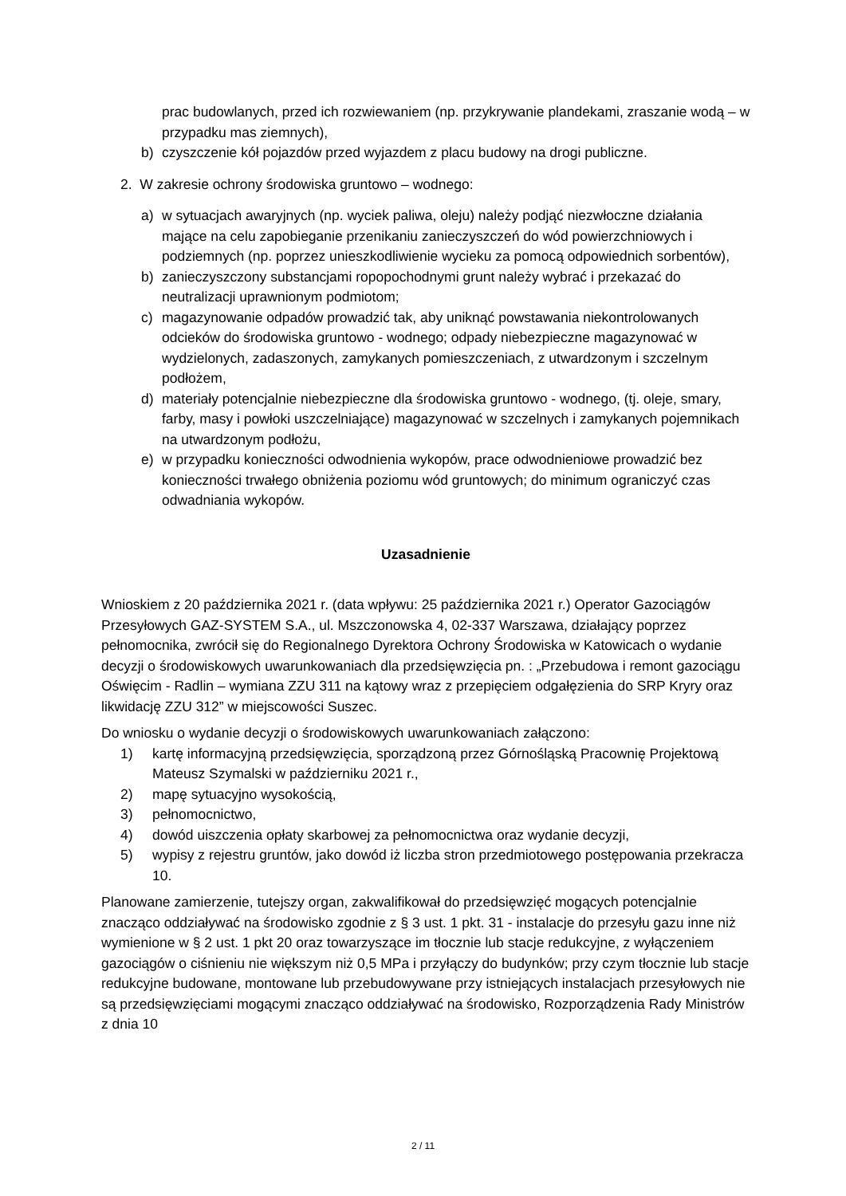prac budowlanych, przed ich rozwiewaniem (np. przykrywanie plandekami, zraszanie wodą – w przypadku mas ziemnych),
b) czyszczenie kół pojazdów przed wyjazdem z placu budowy na drogi publiczne.
2. W zakresie ochrony środowiska gruntowo – wodnego:
a) w sytuacjach awaryjnych (np. wyciek paliwa, oleju) należy podjąć niezwłoczne działania mające na celu zapobieganie przenikaniu zanieczyszczeń do wód powierzchniowych i podziemnych (np. poprzez unieszkodliwienie wycieku za pomocą odpowiednich sorbentów),
b) zanieczyszczony substancjami ropopochodnymi grunt należy wybrać i przekazać do neutralizacji uprawnionym podmiotom;
c) magazynowanie odpadów prowadzić tak, aby uniknąć powstawania niekontrolowanych odcieków do środowiska gruntowo - wodnego; odpady niebezpieczne magazynować w wydzielonych, zadaszonych, zamykanych pomieszczeniach, z utwardzonym i szczelnym podłożem,
d) materiały potencjalnie niebezpieczne dla środowiska gruntowo - wodnego, (tj. oleje, smary, farby, masy i powłoki uszczelniające) magazynować w szczelnych i zamykanych pojemnikach na utwardzonym podłożu,
e) w przypadku konieczności odwodnienia wykopów, prace odwodnieniowe prowadzić bez konieczności trwałego obniżenia poziomu wód gruntowych; do minimum ograniczyć czas odwadniania wykopów.
Uzasadnienie
Wnioskiem z 20 października 2021 r. (data wpływu: 25 października 2021 r.) Operator Gazociągów Przesyłowych GAZ-SYSTEM S.A., ul. Mszczonowska 4, 02-337 Warszawa, działający poprzez pełnomocnika, zwrócił się do Regionalnego Dyrektora Ochrony Środowiska w Katowicach o wydanie decyzji o środowiskowych uwarunkowaniach dla przedsięwzięcia pn. : „Przebudowa i remont gazociągu Oświęcim - Radlin – wymiana ZZU 311 na kątowy wraz z przepięciem odgałęzienia do SRP Kryry oraz likwidację ZZU 312” w miejscowości Suszec.
Do wniosku o wydanie decyzji o środowiskowych uwarunkowaniach załączono:
1) kartę informacyjną przedsięwzięcia, sporządzoną przez Górnośląską Pracownię Projektową Mateusz Szymalski w październiku 2021 r.,
2) mapę sytuacyjno wysokością,
3) pełnomocnictwo,
4) dowód uiszczenia opłaty skarbowej za pełnomocnictwa oraz wydanie decyzji,
5) wypisy z rejestru gruntów, jako dowód iż liczba stron przedmiotowego postępowania przekracza 10.
Planowane zamierzenie, tutejszy organ, zakwalifikował do przedsięwzięć mogących potencjalnie znacząco oddziaływać na środowisko zgodnie z § 3 ust. 1 pkt. 31 - instalacje do przesyłu gazu inne niż wymienione w § 2 ust. 1 pkt 20 oraz towarzyszące im tłocznie lub stacje redukcyjne, z wyłączeniem gazociągów o ciśnieniu nie większym niż 0,5 MPa i przyłączy do budynków; przy czym tłocznie lub stacje redukcyjne budowane, montowane lub przebudowywane przy istniejących instalacjach przesyłowych nie są przedsięwzięciami mogącymi znacząco oddziaływać na środowisko, Rozporządzenia Rady Ministrów z dnia 10
2 / 11